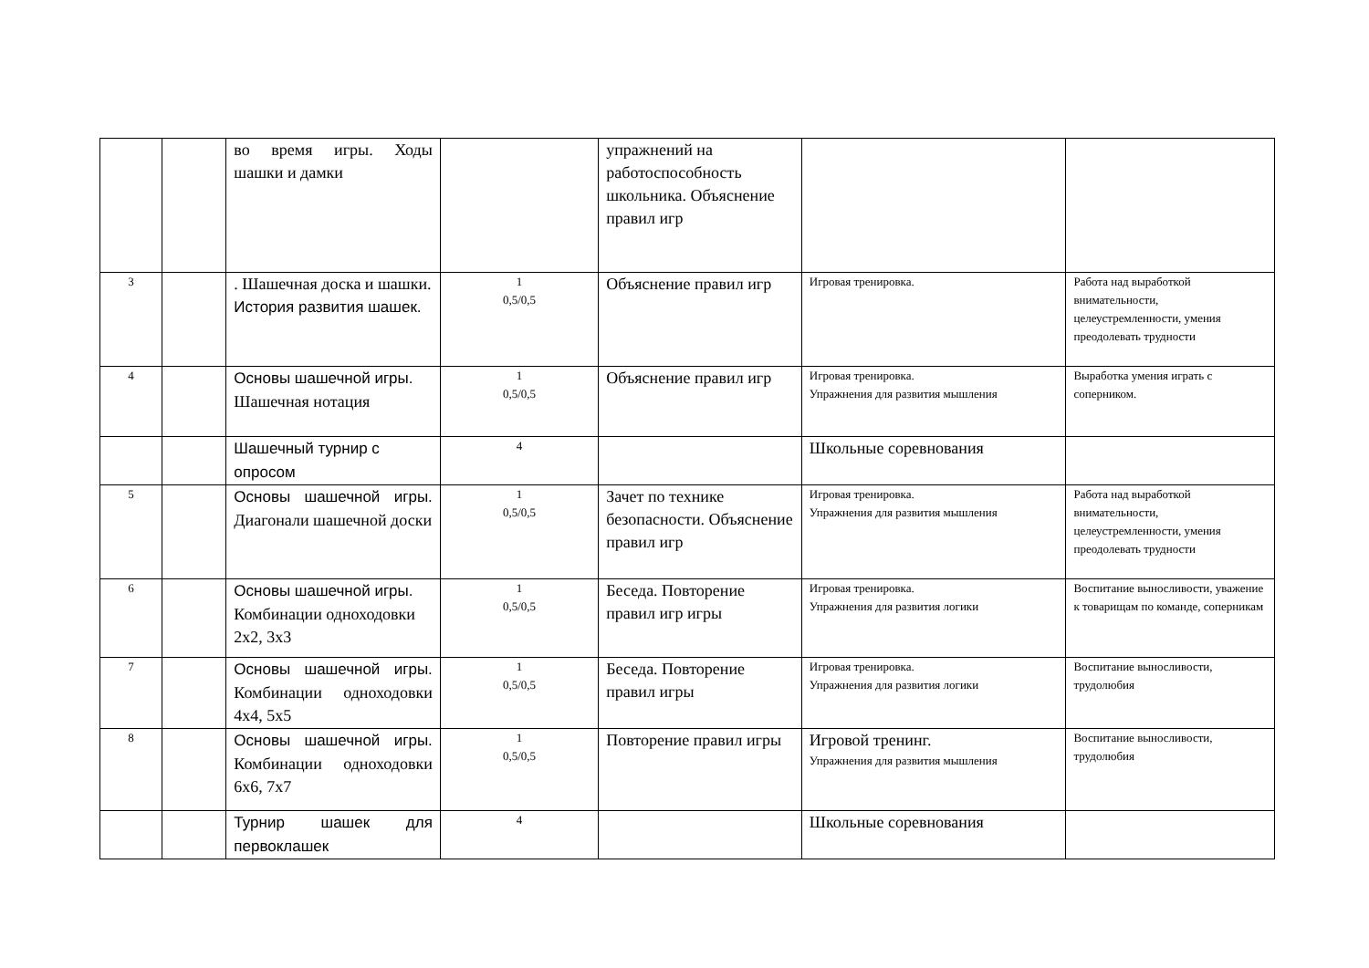| | | во время игры. Ходы шашки и дамки | | упражнений на работоспособность школьника. Объяснение правил игр | | |
| 3 | | . Шашечная доска и шашки. История развития шашек. | 1 0,5/0,5 | Объяснение правил игр | Игровая тренировка. | Работа над выработкой внимательности, целеустремленности, умения преодолевать трудности |
| 4 | | Основы шашечной игры. Шашечная нотация | 1 0,5/0,5 | Объяснение правил игр | Игровая тренировка. Упражнения для развития мышления | Выработка умения играть с соперником. |
| | | Шашечный турнир с опросом | 4 | | Школьные соревнования | |
| 5 | | Основы шашечной игры. Диагонали шашечной доски | 1 0,5/0,5 | Зачет по технике безопасности. Объяснение правил игр | Игровая тренировка. Упражнения для развития мышления | Работа над выработкой внимательности, целеустремленности, умения преодолевать трудности |
| 6 | | Основы шашечной игры. Комбинации одноходовки 2х2, 3х3 | 1 0,5/0,5 | Беседа. Повторение правил игр игры | Игровая тренировка. Упражнения для развития логики | Воспитание выносливости, уважение к товарищам по команде, соперникам |
| 7 | | Основы шашечной игры. Комбинации одноходовки 4х4, 5х5 | 1 0,5/0,5 | Беседа. Повторение правил игры | Игровая тренировка. Упражнения для развития логики | Воспитание выносливости, трудолюбия |
| 8 | | Основы шашечной игры. Комбинации одноходовки 6х6, 7х7 | 1 0,5/0,5 | Повторение правил игры | Игровой тренинг. Упражнения для развития мышления | Воспитание выносливости, трудолюбия |
| | | Турнир шашек для первоклашек | 4 | | Школьные соревнования | |